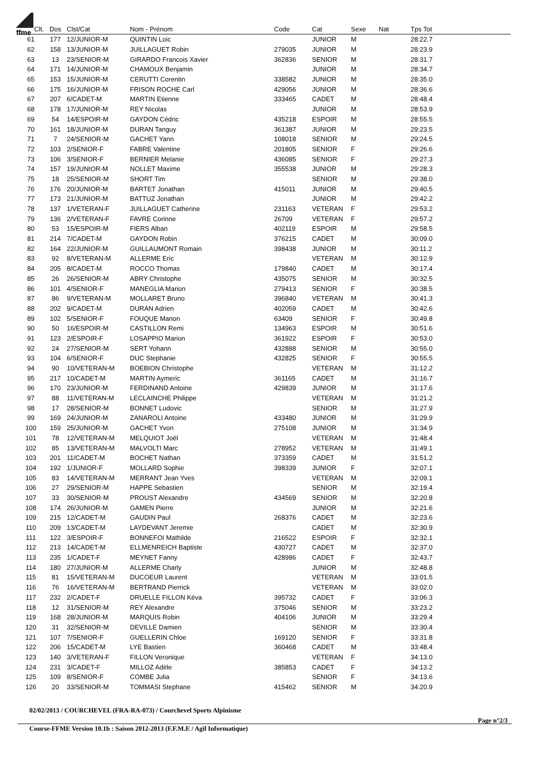ffme
| Clt. | Dos | Clst/Cat | Nom - Prénom | Code | Cat | Sexe | Nat | Tps Tot |
| --- | --- | --- | --- | --- | --- | --- | --- | --- |
| 61 | 177 | 12/JUNIOR-M | QUINTIN Loic | | JUNIOR | M | | 28:22.7 |
| 62 | 158 | 13/JUNIOR-M | JUILLAGUET Robin | 279035 | JUNIOR | M | | 28:23.9 |
| 63 | 13 | 23/SENIOR-M | GIRARDO Francois Xavier | 362836 | SENIOR | M | | 28:31.7 |
| 64 | 171 | 14/JUNIOR-M | CHAMOUX Benjamin | | JUNIOR | M | | 28:34.7 |
| 65 | 153 | 15/JUNIOR-M | CERUTTI Corentin | 338582 | JUNIOR | M | | 28:35.0 |
| 66 | 175 | 16/JUNIOR-M | FRISON ROCHE Carl | 429056 | JUNIOR | M | | 28:36.6 |
| 67 | 207 | 6/CADET-M | MARTIN Etienne | 333465 | CADET | M | | 28:48.4 |
| 68 | 178 | 17/JUNIOR-M | REY Nicolas | | JUNIOR | M | | 28:53.9 |
| 69 | 54 | 14/ESPOIR-M | GAYDON Cédric | 435218 | ESPOIR | M | | 28:55.5 |
| 70 | 161 | 18/JUNIOR-M | DURAN Tanguy | 361387 | JUNIOR | M | | 29:23.5 |
| 71 | 7 | 24/SENIOR-M | GACHET Yann | 108018 | SENIOR | M | | 29:24.5 |
| 72 | 103 | 2/SENIOR-F | FABRE Valentine | 201805 | SENIOR | F | | 29:26.6 |
| 73 | 106 | 3/SENIOR-F | BERNIER Melanie | 436085 | SENIOR | F | | 29:27.3 |
| 74 | 157 | 19/JUNIOR-M | NOLLET Maxime | 355538 | JUNIOR | M | | 29:28.3 |
| 75 | 18 | 25/SENIOR-M | SHORT Tim | | SENIOR | M | | 29:38.0 |
| 76 | 176 | 20/JUNIOR-M | BARTET Jonathan | 415011 | JUNIOR | M | | 29:40.5 |
| 77 | 173 | 21/JUNIOR-M | BATTUZ Jonathan | | JUNIOR | M | | 29:42.2 |
| 78 | 137 | 1/VETERAN-F | JUILLAGUET Catherine | 231163 | VETERAN | F | | 29:53.2 |
| 79 | 136 | 2/VETERAN-F | FAVRE Corinne | 26709 | VETERAN | F | | 29:57.2 |
| 80 | 53 | 15/ESPOIR-M | FIERS Alban | 402119 | ESPOIR | M | | 29:58.5 |
| 81 | 214 | 7/CADET-M | GAYDON Robin | 376215 | CADET | M | | 30:09.0 |
| 82 | 164 | 22/JUNIOR-M | GUILLAUMONT Romain | 398438 | JUNIOR | M | | 30:11.2 |
| 83 | 92 | 8/VETERAN-M | ALLERME Eric | | VETERAN | M | | 30:12.9 |
| 84 | 205 | 8/CADET-M | ROCCO Thomas | 179840 | CADET | M | | 30:17.4 |
| 85 | 26 | 26/SENIOR-M | ABRY Christophe | 435075 | SENIOR | M | | 30:32.5 |
| 86 | 101 | 4/SENIOR-F | MANEGLIA Marion | 279413 | SENIOR | F | | 30:38.5 |
| 87 | 86 | 9/VETERAN-M | MOLLARET Bruno | 396840 | VETERAN | M | | 30:41.3 |
| 88 | 202 | 9/CADET-M | DURAN Adrien | 402059 | CADET | M | | 30:42.6 |
| 89 | 102 | 5/SENIOR-F | FOUQUE Manon | 63409 | SENIOR | F | | 30:49.8 |
| 90 | 50 | 16/ESPOIR-M | CASTILLON Remi | 134963 | ESPOIR | M | | 30:51.6 |
| 91 | 123 | 2/ESPOIR-F | LOSAPPIO Marion | 361922 | ESPOIR | F | | 30:53.0 |
| 92 | 24 | 27/SENIOR-M | SERT Yohann | 432888 | SENIOR | M | | 30:55.0 |
| 93 | 104 | 6/SENIOR-F | DUC Stephanie | 432825 | SENIOR | F | | 30:55.5 |
| 94 | 90 | 10/VETERAN-M | BOEBION Christophe | | VETERAN | M | | 31:12.2 |
| 95 | 217 | 10/CADET-M | MARTIN Aymeric | 361165 | CADET | M | | 31:16.7 |
| 96 | 170 | 23/JUNIOR-M | FERDINAND Antoine | 429839 | JUNIOR | M | | 31:17.6 |
| 97 | 88 | 11/VETERAN-M | LECLAINCHE Philippe | | VETERAN | M | | 31:21.2 |
| 98 | 17 | 28/SENIOR-M | BONNET Ludovic | | SENIOR | M | | 31:27.9 |
| 99 | 169 | 24/JUNIOR-M | ZANAROLI Antoine | 433480 | JUNIOR | M | | 31:29.9 |
| 100 | 159 | 25/JUNIOR-M | GACHET Yvon | 275108 | JUNIOR | M | | 31:34.9 |
| 101 | 78 | 12/VETERAN-M | MELQUIOT Joël | | VETERAN | M | | 31:48.4 |
| 102 | 85 | 13/VETERAN-M | MALVOLTI Marc | 278952 | VETERAN | M | | 31:49.1 |
| 103 | 201 | 11/CADET-M | BOCHET Nathan | 373359 | CADET | M | | 31:51.2 |
| 104 | 192 | 1/JUNIOR-F | MOLLARD Sophie | 398339 | JUNIOR | F | | 32:07.1 |
| 105 | 83 | 14/VETERAN-M | MERRANT Jean Yves | | VETERAN | M | | 32:09.1 |
| 106 | 27 | 29/SENIOR-M | HAPPE Sebastien | | SENIOR | M | | 32:19.4 |
| 107 | 33 | 30/SENIOR-M | PROUST Alexandre | 434569 | SENIOR | M | | 32:20.8 |
| 108 | 174 | 26/JUNIOR-M | GAMEN Pierre | | JUNIOR | M | | 32:21.6 |
| 109 | 215 | 12/CADET-M | GAUDIN Paul | 268376 | CADET | M | | 32:23.6 |
| 110 | 209 | 13/CADET-M | LAYDEVANT Jeremie | | CADET | M | | 32:30.9 |
| 111 | 122 | 3/ESPOIR-F | BONNEFOI Mathilde | 216522 | ESPOIR | F | | 32:32.1 |
| 112 | 213 | 14/CADET-M | ELLMENREICH Baptiste | 430727 | CADET | M | | 32:37.0 |
| 113 | 235 | 1/CADET-F | MEYNET Fanny | 428986 | CADET | F | | 32:43.7 |
| 114 | 180 | 27/JUNIOR-M | ALLERME Charly | | JUNIOR | M | | 32:48.8 |
| 115 | 81 | 15/VETERAN-M | DUCOEUR Laurent | | VETERAN | M | | 33:01.5 |
| 116 | 76 | 16/VETERAN-M | BERTRAND Pierrick | | VETERAN | M | | 33:02.0 |
| 117 | 232 | 2/CADET-F | DRUELLE FILLON Kéva | 395732 | CADET | F | | 33:06.3 |
| 118 | 12 | 31/SENIOR-M | REY Alexandre | 375046 | SENIOR | M | | 33:23.2 |
| 119 | 168 | 28/JUNIOR-M | MARQUIS Robin | 404106 | JUNIOR | M | | 33:29.4 |
| 120 | 31 | 32/SENIOR-M | DEVILLE Damien | | SENIOR | M | | 33:30.4 |
| 121 | 107 | 7/SENIOR-F | GUELLERIN Chloe | 169120 | SENIOR | F | | 33:31.8 |
| 122 | 206 | 15/CADET-M | LYE Bastien | 360468 | CADET | M | | 33:48.4 |
| 123 | 140 | 3/VETERAN-F | FILLON Veronique | | VETERAN | F | | 34:13.0 |
| 124 | 231 | 3/CADET-F | MILLOZ Adèle | 385853 | CADET | F | | 34:13.2 |
| 125 | 109 | 8/SENIOR-F | COMBE Julia | | SENIOR | F | | 34:13.6 |
| 126 | 20 | 33/SENIOR-M | TOMMASI Stephane | 415462 | SENIOR | M | | 34:20.9 |
02/02/2013 / COURCHEVEL (FRA-RA-073) / Courchevel Sports Alpinisme
Page n°2/3
Course-FFME Version 10.1b : Saison 2012-2013 (F.F.M.E / Agil Informatique)